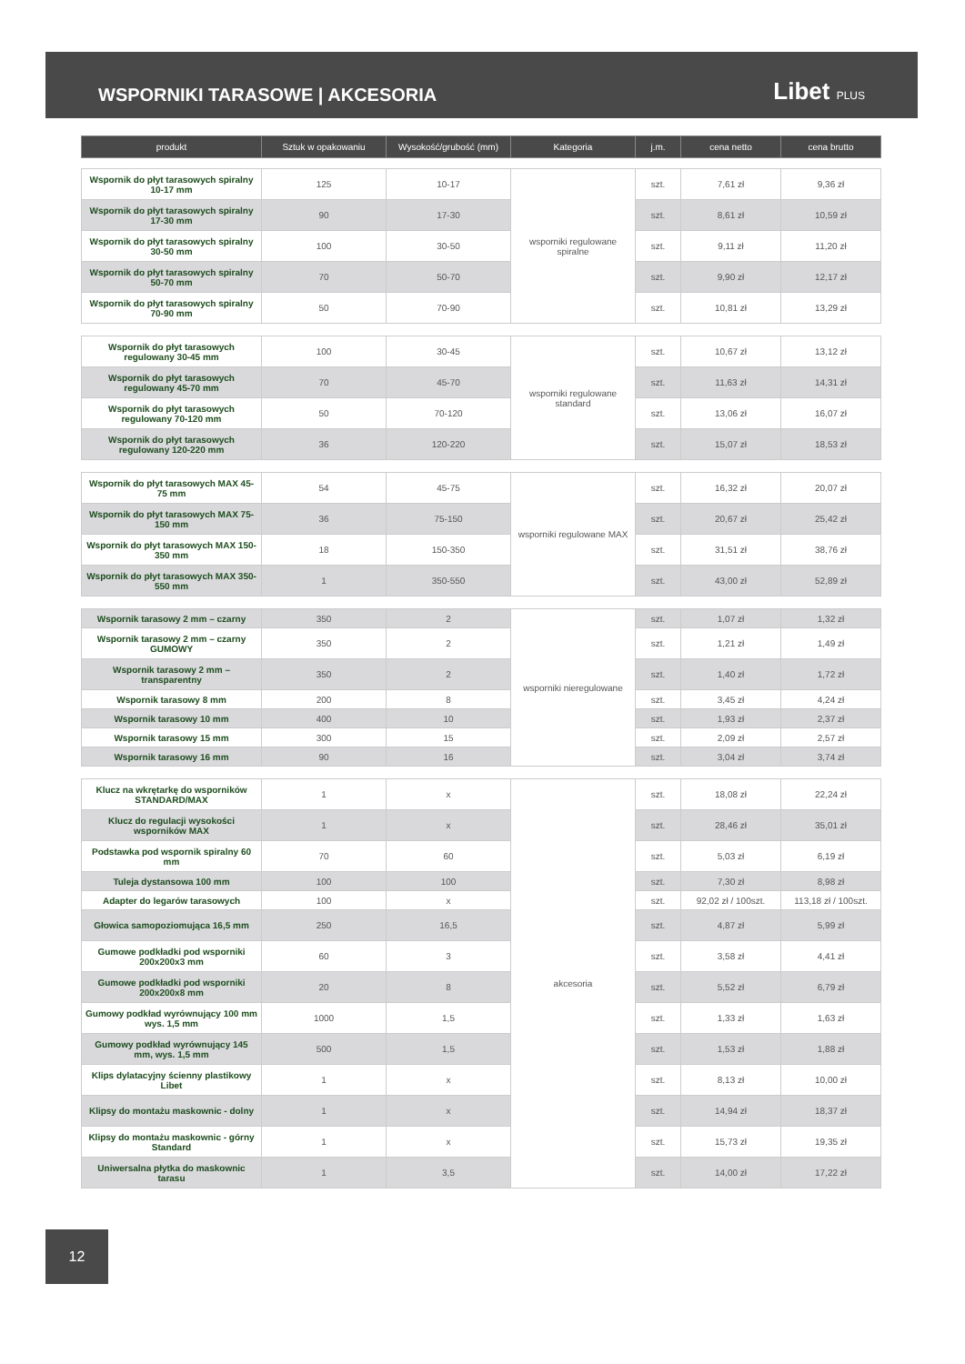WSPORNIKI TARASOWE | AKCESORIA
Libet PLUS
| produkt | Sztuk w opakowaniu | Wysokość/grubość (mm) | Kategoria | j.m. | cena netto | cena brutto |
| --- | --- | --- | --- | --- | --- | --- |
| Wspornik do płyt tarasowych spiralny 10-17 mm | 125 | 10-17 | wsporniki regulowane spiralne | szt. | 7,61 zł | 9,36 zł |
| Wspornik do płyt tarasowych spiralny 17-30 mm | 90 | 17-30 | | szt. | 8,61 zł | 10,59 zł |
| Wspornik do płyt tarasowych spiralny 30-50 mm | 100 | 30-50 | | szt. | 9,11 zł | 11,20 zł |
| Wspornik do płyt tarasowych spiralny 50-70 mm | 70 | 50-70 | | szt. | 9,90 zł | 12,17 zł |
| Wspornik do płyt tarasowych spiralny 70-90 mm | 50 | 70-90 | | szt. | 10,81 zł | 13,29 zł |
| Wspornik do płyt tarasowych regulowany 30-45 mm | 100 | 30-45 | wsporniki regulowane standard | szt. | 10,67 zł | 13,12 zł |
| Wspornik do płyt tarasowych regulowany 45-70 mm | 70 | 45-70 | | szt. | 11,63 zł | 14,31 zł |
| Wspornik do płyt tarasowych regulowany 70-120 mm | 50 | 70-120 | | szt. | 13,06 zł | 16,07 zł |
| Wspornik do płyt tarasowych regulowany 120-220 mm | 36 | 120-220 | | szt. | 15,07 zł | 18,53 zł |
| Wspornik do płyt tarasowych MAX 45-75 mm | 54 | 45-75 | wsporniki regulowane MAX | szt. | 16,32 zł | 20,07 zł |
| Wspornik do płyt tarasowych MAX 75-150 mm | 36 | 75-150 | | szt. | 20,67 zł | 25,42 zł |
| Wspornik do płyt tarasowych MAX 150-350 mm | 18 | 150-350 | | szt. | 31,51 zł | 38,76 zł |
| Wspornik do płyt tarasowych MAX 350-550 mm | 1 | 350-550 | | szt. | 43,00 zł | 52,89 zł |
| Wspornik tarasowy 2 mm – czarny | 350 | 2 | wsporniki nieregulowane | szt. | 1,07 zł | 1,32 zł |
| Wspornik tarasowy 2 mm – czarny GUMOWY | 350 | 2 | | szt. | 1,21 zł | 1,49 zł |
| Wspornik tarasowy 2 mm – transparentny | 350 | 2 | | szt. | 1,40 zł | 1,72 zł |
| Wspornik tarasowy 8 mm | 200 | 8 | | szt. | 3,45 zł | 4,24 zł |
| Wspornik tarasowy 10 mm | 400 | 10 | | szt. | 1,93 zł | 2,37 zł |
| Wspornik tarasowy 15 mm | 300 | 15 | | szt. | 2,09 zł | 2,57 zł |
| Wspornik tarasowy 16 mm | 90 | 16 | | szt. | 3,04 zł | 3,74 zł |
| Klucz na wkrętarkę do wsporników STANDARD/MAX | 1 | x | akcesoria | szt. | 18,08 zł | 22,24 zł |
| Klucz do regulacji wysokości wsporników MAX | 1 | x | | szt. | 28,46 zł | 35,01 zł |
| Podstawka pod wspornik spiralny 60 mm | 70 | 60 | | szt. | 5,03 zł | 6,19 zł |
| Tuleja dystansowa 100 mm | 100 | 100 | | szt. | 7,30 zł | 8,98 zł |
| Adapter do legarów tarasowych | 100 | x | | szt. | 92,02 zł / 100szt. | 113,18 zł / 100szt. |
| Głowica samopoziomująca 16,5 mm | 250 | 16,5 | | szt. | 4,87 zł | 5,99 zł |
| Gumowe podkładki pod wsporniki 200x200x3 mm | 60 | 3 | | szt. | 3,58 zł | 4,41 zł |
| Gumowe podkładki pod wsporniki 200x200x8 mm | 20 | 8 | | szt. | 5,52 zł | 6,79 zł |
| Gumowy podkład wyrównujący 100 mm wys. 1,5 mm | 1000 | 1,5 | | szt. | 1,33 zł | 1,63 zł |
| Gumowy podkład wyrównujący 145 mm, wys. 1,5 mm | 500 | 1,5 | | szt. | 1,53 zł | 1,88 zł |
| Klips dylatacyjny ścienny plastikowy Libet | 1 | x | | szt. | 8,13 zł | 10,00 zł |
| Klipsy do montażu maskownic - dolny | 1 | x | | szt. | 14,94 zł | 18,37 zł |
| Klipsy do montażu maskownic - górny Standard | 1 | x | | szt. | 15,73 zł | 19,35 zł |
| Uniwersalna płytka do maskownic tarasu | 1 | 3,5 | | szt. | 14,00 zł | 17,22 zł |
12